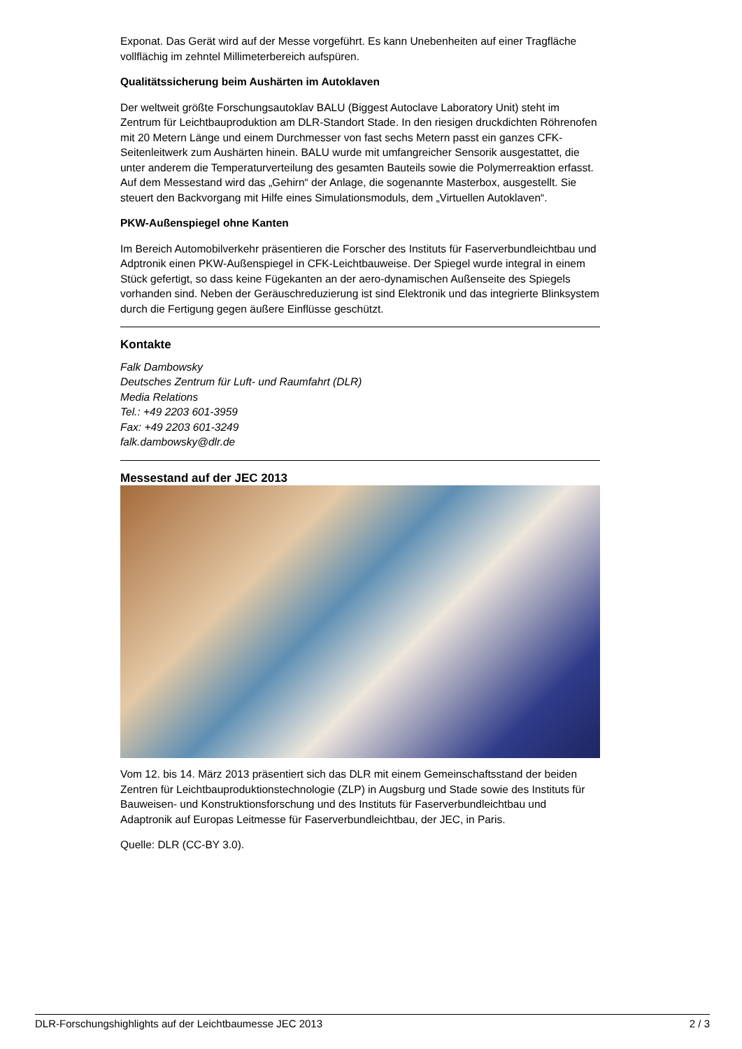Exponat. Das Gerät wird auf der Messe vorgeführt. Es kann Unebenheiten auf einer Tragfläche vollflächig im zehntel Millimeterbereich aufspüren.
Qualitätssicherung beim Aushärten im Autoklaven
Der weltweit größte Forschungsautoklav BALU (Biggest Autoclave Laboratory Unit) steht im Zentrum für Leichtbauproduktion am DLR-Standort Stade. In den riesigen druckdichten Röhrenofen mit 20 Metern Länge und einem Durchmesser von fast sechs Metern passt ein ganzes CFK-Seitenleitwerk zum Aushärten hinein. BALU wurde mit umfangreicher Sensorik ausgestattet, die unter anderem die Temperaturverteilung des gesamten Bauteils sowie die Polymerreaktion erfasst. Auf dem Messestand wird das „Gehirn“ der Anlage, die sogenannte Masterbox, ausgestellt. Sie steuert den Backvorgang mit Hilfe eines Simulationsmoduls, dem „Virtuellen Autoklaven“.
PKW-Außenspiegel ohne Kanten
Im Bereich Automobilverkehr präsentieren die Forscher des Instituts für Faserverbundleichtbau und Adptronik einen PKW-Außenspiegel in CFK-Leichtbauweise. Der Spiegel wurde integral in einem Stück gefertigt, so dass keine Fügekanten an der aero-dynamischen Außenseite des Spiegels vorhanden sind. Neben der Geräuschreduzierung ist sind Elektronik und das integrierte Blinksystem durch die Fertigung gegen äußere Einflüsse geschützt.
Kontakte
Falk Dambowsky
Deutsches Zentrum für Luft- und Raumfahrt (DLR)
Media Relations
Tel.: +49 2203 601-3959
Fax: +49 2203 601-3249
falk.dambowsky@dlr.de
Messestand auf der JEC 2013
Vom 12. bis 14. März 2013 präsentiert sich das DLR mit einem Gemeinschaftsstand der beiden Zentren für Leichtbauproduktionstechnologie (ZLP) in Augsburg und Stade sowie des Instituts für Bauweisen- und Konstruktionsforschung und des Instituts für Faserverbundleichtbau und Adaptronik auf Europas Leitmesse für Faserverbundleichtbau, der JEC, in Paris.
Quelle: DLR (CC-BY 3.0).
DLR-Forschungshighlights auf der Leichtbaumesse JEC 2013 2 / 3